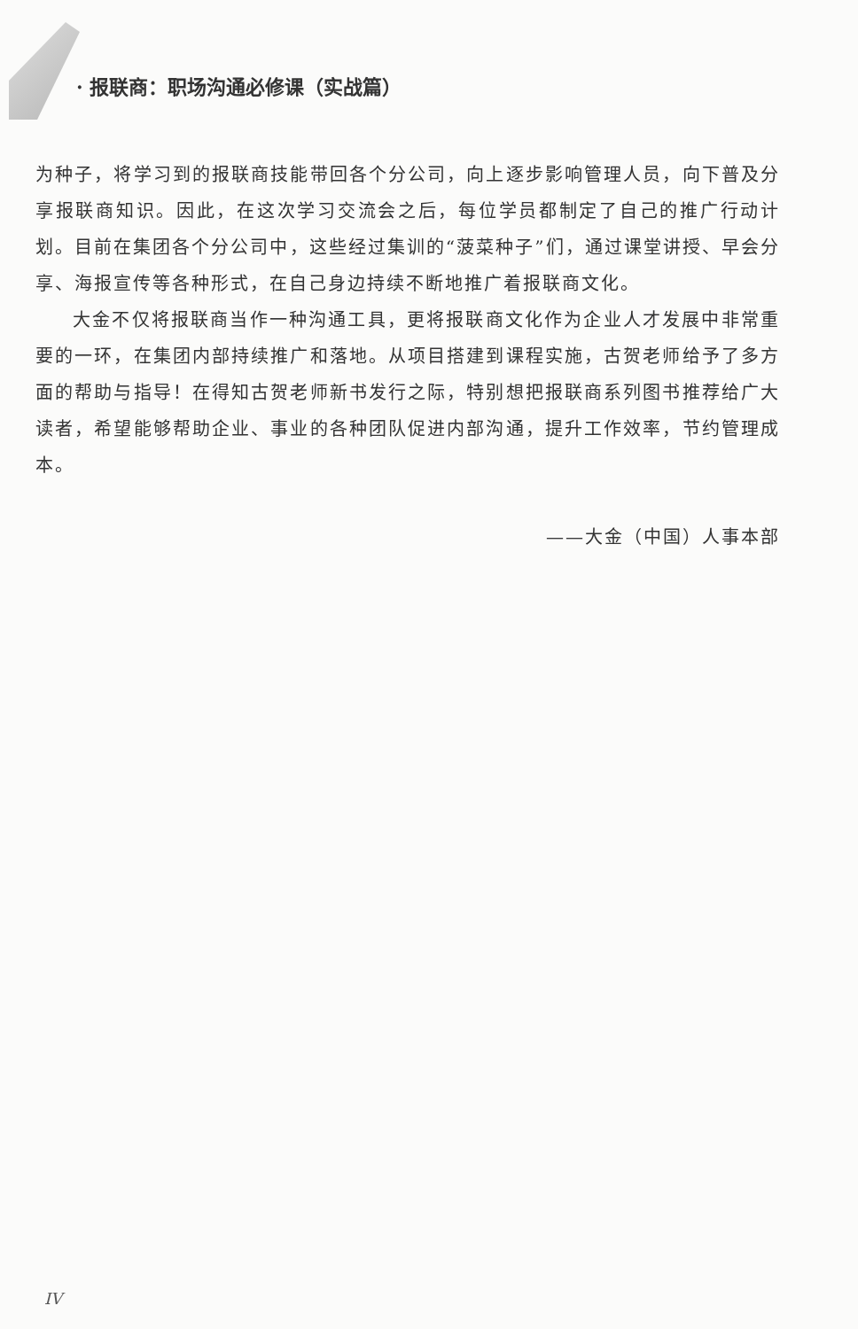· 报联商：职场沟通必修课（实战篇）
为种子，将学习到的报联商技能带回各个分公司，向上逐步影响管理人员，向下普及分享报联商知识。因此，在这次学习交流会之后，每位学员都制定了自己的推广行动计划。目前在集团各个分公司中，这些经过集训的“菠菜种子”们，通过课堂讲授、早会分享、海报宣传等各种形式，在自己身边持续不断地推广着报联商文化。
大金不仅将报联商当作一种沟通工具，更将报联商文化作为企业人才发展中非常重要的一环，在集团内部持续推广和落地。从项目搭建到课程实施，古贺老师给予了多方面的帮助与指导！在得知古贺老师新书发行之际，特别想把报联商系列图书推荐给广大读者，希望能够帮助企业、事业的各种团队促进内部沟通，提升工作效率，节约管理成本。
——大金（中国）人事本部
IV